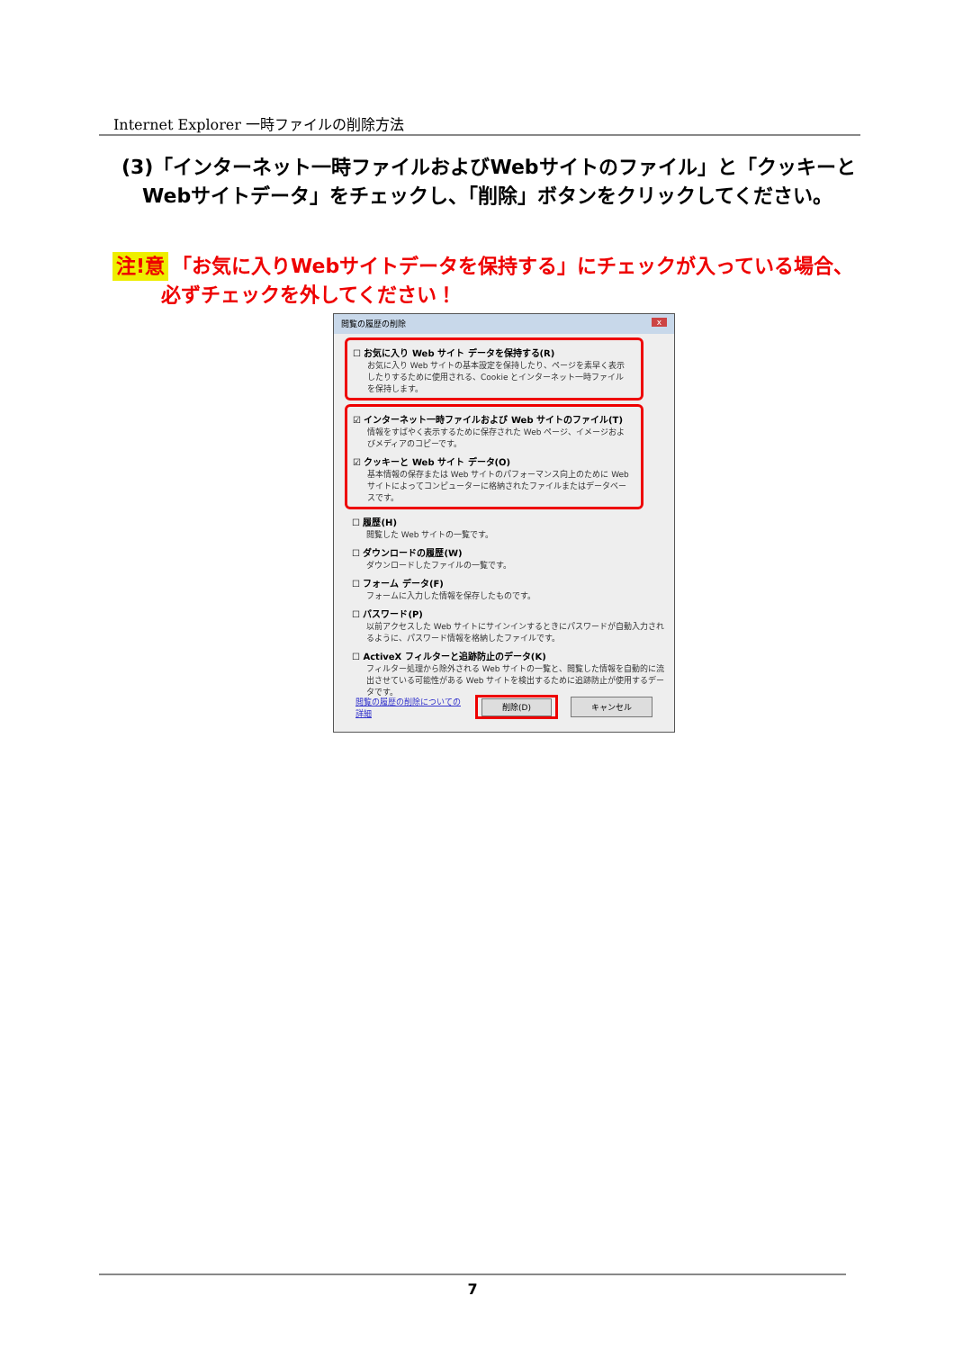Internet Explorer 一時ファイルの削除方法
(3)「インターネット一時ファイルおよびWebサイトのファイル」と「クッキーと
Webサイトデータ」をチェックし、「削除」ボタンをクリックしてください。
注!意 「お気に入りWebサイトデータを保持する」にチェックが入っている場合、
必ずチェックを外してください！
閲覧の履歴の削除 x
☐ お気に入り Web サイト データを保持する(R)
お気に入り Web サイトの基本設定を保持したり、ページを素早く表示したりするために使用される、Cookie とインターネット一時ファイルを保持します。
☑ インターネット一時ファイルおよび Web サイトのファイル(T)
情報をすばやく表示するために保存された Web ページ、イメージおよびメディアのコピーです。
☑ クッキーと Web サイト データ(O)
基本情報の保存または Web サイトのパフォーマンス向上のために Web サイトによってコンピューターに格納されたファイルまたはデータベースです。
☐ 履歴(H)
閲覧した Web サイトの一覧です。
☐ ダウンロードの履歴(W)
ダウンロードしたファイルの一覧です。
☐ フォーム データ(F)
フォームに入力した情報を保存したものです。
☐ パスワード(P)
以前アクセスした Web サイトにサインインするときにパスワードが自動入力されるように、パスワード情報を格納したファイルです。
☐ ActiveX フィルターと追跡防止のデータ(K)
フィルター処理から除外される Web サイトの一覧と、閲覧した情報を自動的に流出させている可能性がある Web サイトを検出するために追跡防止が使用するデータです。
閲覧の履歴の削除についての詳細 削除(D) キャンセル
7